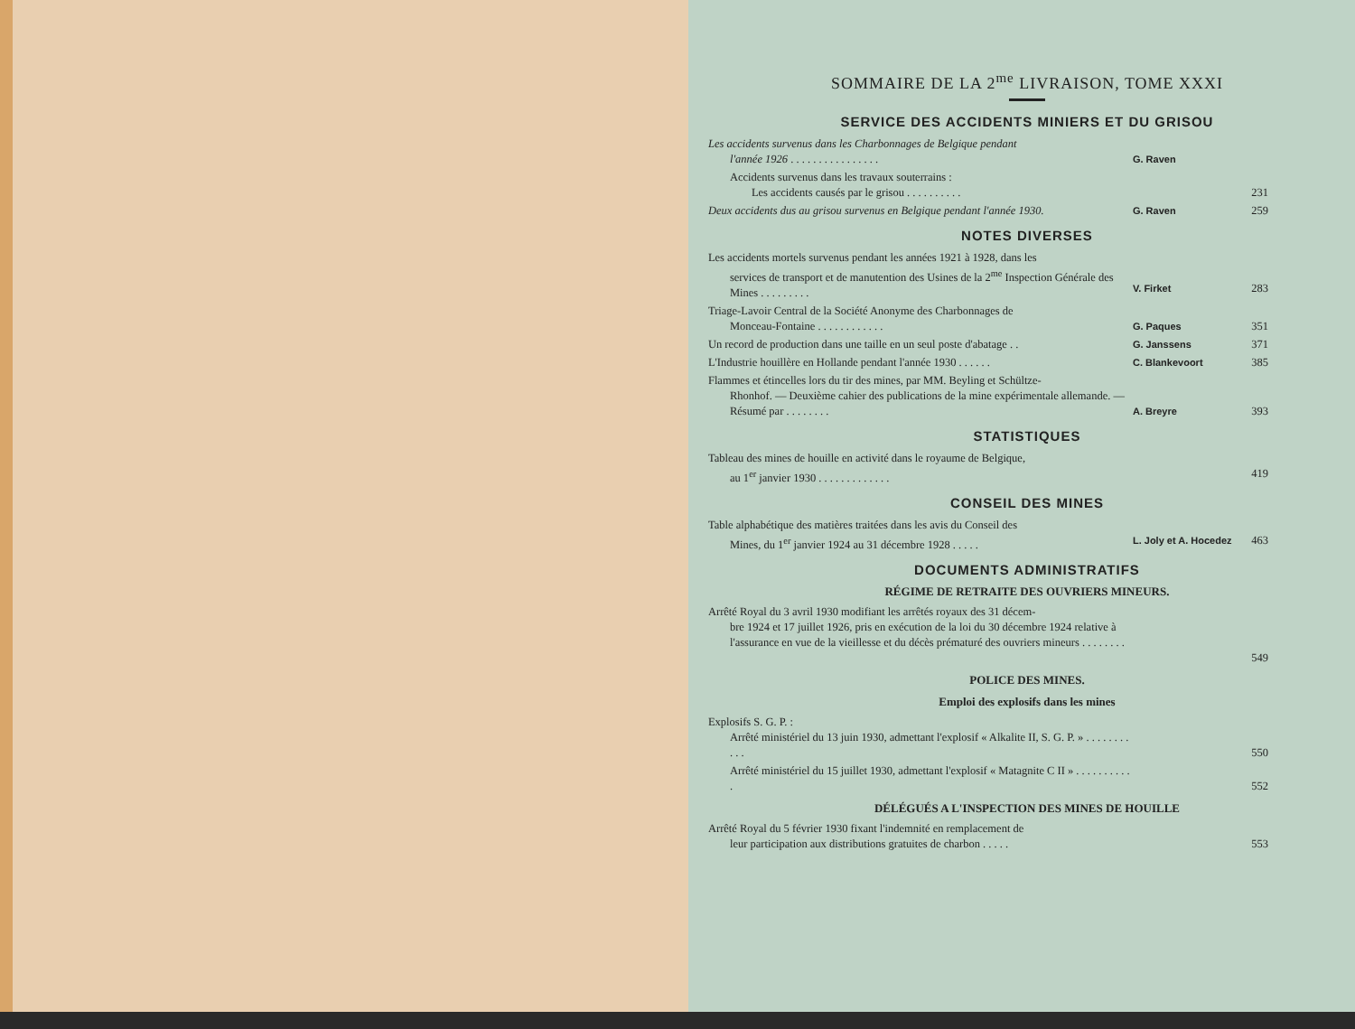SOMMAIRE DE LA 2<sup>me</sup> LIVRAISON, TOME XXXI
SERVICE DES ACCIDENTS MINIERS ET DU GRISOU
Les accidents survenus dans les Charbonnages de Belgique pendant
l'année 1926 . . . . . . . . . . . . . . . .
G. Raven
Accidents survenus dans les travaux souterrains :
Les accidents causés par le grisou . . . . . . . . . .
231
Deux accidents dus au grisou survenus en Belgique pendant l'année 1930.
G. Raven 259
NOTES DIVERSES
Les accidents mortels survenus pendant les années 1921 à 1928, dans les
services de transport et de manutention des Usines de la 2<sup>me</sup> Inspection Générale des Mines . . . . . . . . .
V. Firket
283
Triage-Lavoir Central de la Société Anonyme des Charbonnages de
Monceau-Fontaine . . . . . . . . . . . .
G. Paques
351
Un record de production dans une taille en un seul poste d'abatage . .
G. Janssens 371
L'Industrie houillère en Hollande pendant l'année 1930 . . . . . .
C. Blankevoort 385
Flammes et étincelles lors du tir des mines, par MM. Beyling et Schültze-
Rhonhof. — Deuxième cahier des publications de la mine expérimentale allemande. — Résumé par . . . . . . . .
A. Breyre
393
STATISTIQUES
Tableau des mines de houille en activité dans le royaume de Belgique,
au 1<sup>er</sup> janvier 1930 . . . . . . . . . . . . .
419
CONSEIL DES MINES
Table alphabétique des matières traitées dans les avis du Conseil des
Mines, du 1<sup>er</sup> janvier 1924 au 31 décembre 1928 . . . . .
L. Joly et A. Hocedez
463
DOCUMENTS ADMINISTRATIFS
RÉGIME DE RETRAITE DES OUVRIERS MINEURS.
Arrêté Royal du 3 avril 1930 modifiant les arrêtés royaux des 31 décem-
bre 1924 et 17 juillet 1926, pris en exécution de la loi du 30 décembre 1924 relative à l'assurance en vue de la vieillesse et du décès prématuré des ouvriers mineurs . . . . . . . .
549
POLICE DES MINES.
Emploi des explosifs dans les mines
Explosifs S. G. P. :
Arrêté ministériel du 13 juin 1930, admettant l'explosif « Alkalite II, S. G. P. » . . . . . . . . . . .
550
Arrêté ministériel du 15 juillet 1930, admettant l'explosif « Matagnite C II » . . . . . . . . . . .
552
DÉLÉGUÉS A L'INSPECTION DES MINES DE HOUILLE
Arrêté Royal du 5 février 1930 fixant l'indemnité en remplacement de
leur participation aux distributions gratuites de charbon . . . . .
553